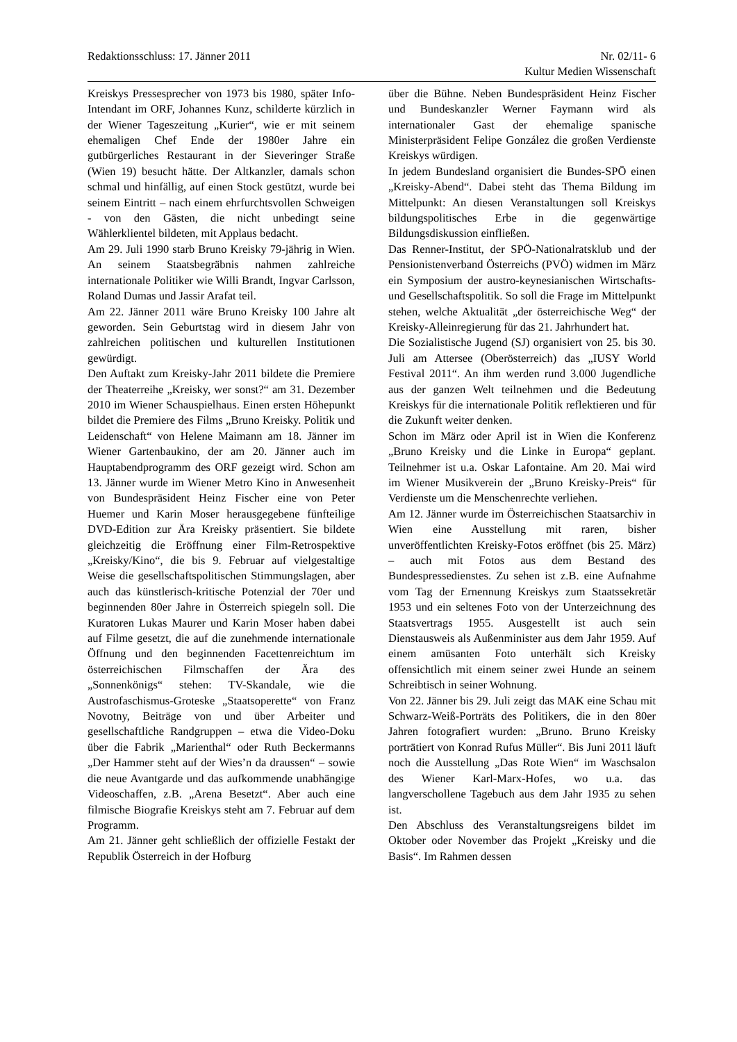Redaktionsschluss: 17. Jänner 2011 Nr. 02/11- 6
Kultur Medien Wissenschaft
Kreiskys Pressesprecher von 1973 bis 1980, später Info-Intendant im ORF, Johannes Kunz, schilderte kürzlich in der Wiener Tageszeitung „Kurier“, wie er mit seinem ehemaligen Chef Ende der 1980er Jahre ein gutbürgerliches Restaurant in der Sieveringer Straße (Wien 19) besucht hätte. Der Altkanzler, damals schon schmal und hinfällig, auf einen Stock gestützt, wurde bei seinem Eintritt – nach einem ehrfurchtsvollen Schweigen - von den Gästen, die nicht unbedingt seine Wählerklientel bildeten, mit Applaus bedacht.
Am 29. Juli 1990 starb Bruno Kreisky 79-jährig in Wien. An seinem Staatsbegräbnis nahmen zahlreiche internationale Politiker wie Willi Brandt, Ingvar Carlsson, Roland Dumas und Jassir Arafat teil.
Am 22. Jänner 2011 wäre Bruno Kreisky 100 Jahre alt geworden. Sein Geburtstag wird in diesem Jahr von zahlreichen politischen und kulturellen Institutionen gewürdigt.
Den Auftakt zum Kreisky-Jahr 2011 bildete die Premiere der Theaterreihe „Kreisky, wer sonst?“ am 31. Dezember 2010 im Wiener Schauspielhaus. Einen ersten Höhepunkt bildet die Premiere des Films „Bruno Kreisky. Politik und Leidenschaft“ von Helene Maimann am 18. Jänner im Wiener Gartenbaukino, der am 20. Jänner auch im Hauptabendprogramm des ORF gezeigt wird. Schon am 13. Jänner wurde im Wiener Metro Kino in Anwesenheit von Bundespräsident Heinz Fischer eine von Peter Huemer und Karin Moser herausgegebene fünfteilige DVD-Edition zur Ära Kreisky präsentiert. Sie bildete gleichzeitig die Eröffnung einer Film-Retrospektive „Kreisky/Kino“, die bis 9. Februar auf vielgestaltige Weise die gesellschaftspolitischen Stimmungslagen, aber auch das künstlerisch-kritische Potenzial der 70er und beginnenden 80er Jahre in Österreich spiegeln soll. Die Kuratoren Lukas Maurer und Karin Moser haben dabei auf Filme gesetzt, die auf die zunehmende internationale Öffnung und den beginnenden Facettenreichtum im österreichischen Filmschaffen der Ära des „Sonnenkönigs“ stehen: TV-Skandale, wie die Austrofaschismus-Groteske „Staatsoperette“ von Franz Novotny, Beiträge von und über Arbeiter und gesellschaftliche Randgruppen – etwa die Video-Doku über die Fabrik „Marienthal“ oder Ruth Beckermanns „Der Hammer steht auf der Wies’n da draussen“ – sowie die neue Avantgarde und das aufkommende unabhängige Videoschaffen, z.B. „Arena Besetzt“. Aber auch eine filmische Biografie Kreiskys steht am 7. Februar auf dem Programm.
Am 21. Jänner geht schließlich der offizielle Festakt der Republik Österreich in der Hofburg
über die Bühne. Neben Bundespräsident Heinz Fischer und Bundeskanzler Werner Faymann wird als internationaler Gast der ehemalige spanische Ministerpräsident Felipe González die großen Verdienste Kreiskys würdigen.
In jedem Bundesland organisiert die Bundes-SPÖ einen „Kreisky-Abend“. Dabei steht das Thema Bildung im Mittelpunkt: An diesen Veranstaltungen soll Kreiskys bildungspolitisches Erbe in die gegenwärtige Bildungsdiskussion einfließen.
Das Renner-Institut, der SPÖ-Nationalratsklub und der Pensionistenverband Österreichs (PVÖ) widmen im März ein Symposium der austro-keynesianischen Wirtschafts- und Gesellschaftspolitik. So soll die Frage im Mittelpunkt stehen, welche Aktualität „der österreichische Weg“ der Kreisky-Alleinregierung für das 21. Jahrhundert hat.
Die Sozialistische Jugend (SJ) organisiert von 25. bis 30. Juli am Attersee (Oberösterreich) das „IUSY World Festival 2011“. An ihm werden rund 3.000 Jugendliche aus der ganzen Welt teilnehmen und die Bedeutung Kreiskys für die internationale Politik reflektieren und für die Zukunft weiter denken.
Schon im März oder April ist in Wien die Konferenz „Bruno Kreisky und die Linke in Europa“ geplant. Teilnehmer ist u.a. Oskar Lafontaine. Am 20. Mai wird im Wiener Musikverein der „Bruno Kreisky-Preis“ für Verdienste um die Menschenrechte verliehen.
Am 12. Jänner wurde im Österreichischen Staatsarchiv in Wien eine Ausstellung mit raren, bisher unveröffentlichten Kreisky-Fotos eröffnet (bis 25. März) – auch mit Fotos aus dem Bestand des Bundespressedienstes. Zu sehen ist z.B. eine Aufnahme vom Tag der Ernennung Kreiskys zum Staatssekretär 1953 und ein seltenes Foto von der Unterzeichnung des Staatsvertrags 1955. Ausgestellt ist auch sein Dienstausweis als Außenminister aus dem Jahr 1959. Auf einem amüsanten Foto unterhält sich Kreisky offensichtlich mit einem seiner zwei Hunde an seinem Schreibtisch in seiner Wohnung.
Von 22. Jänner bis 29. Juli zeigt das MAK eine Schau mit Schwarz-Weiß-Porträts des Politikers, die in den 80er Jahren fotografiert wurden: „Bruno. Bruno Kreisky porträtiert von Konrad Rufus Müller“. Bis Juni 2011 läuft noch die Ausstellung „Das Rote Wien“ im Waschsalon des Wiener Karl-Marx-Hofes, wo u.a. das langverschollene Tagebuch aus dem Jahr 1935 zu sehen ist.
Den Abschluss des Veranstaltungsreigens bildet im Oktober oder November das Projekt „Kreisky und die Basis“. Im Rahmen dessen